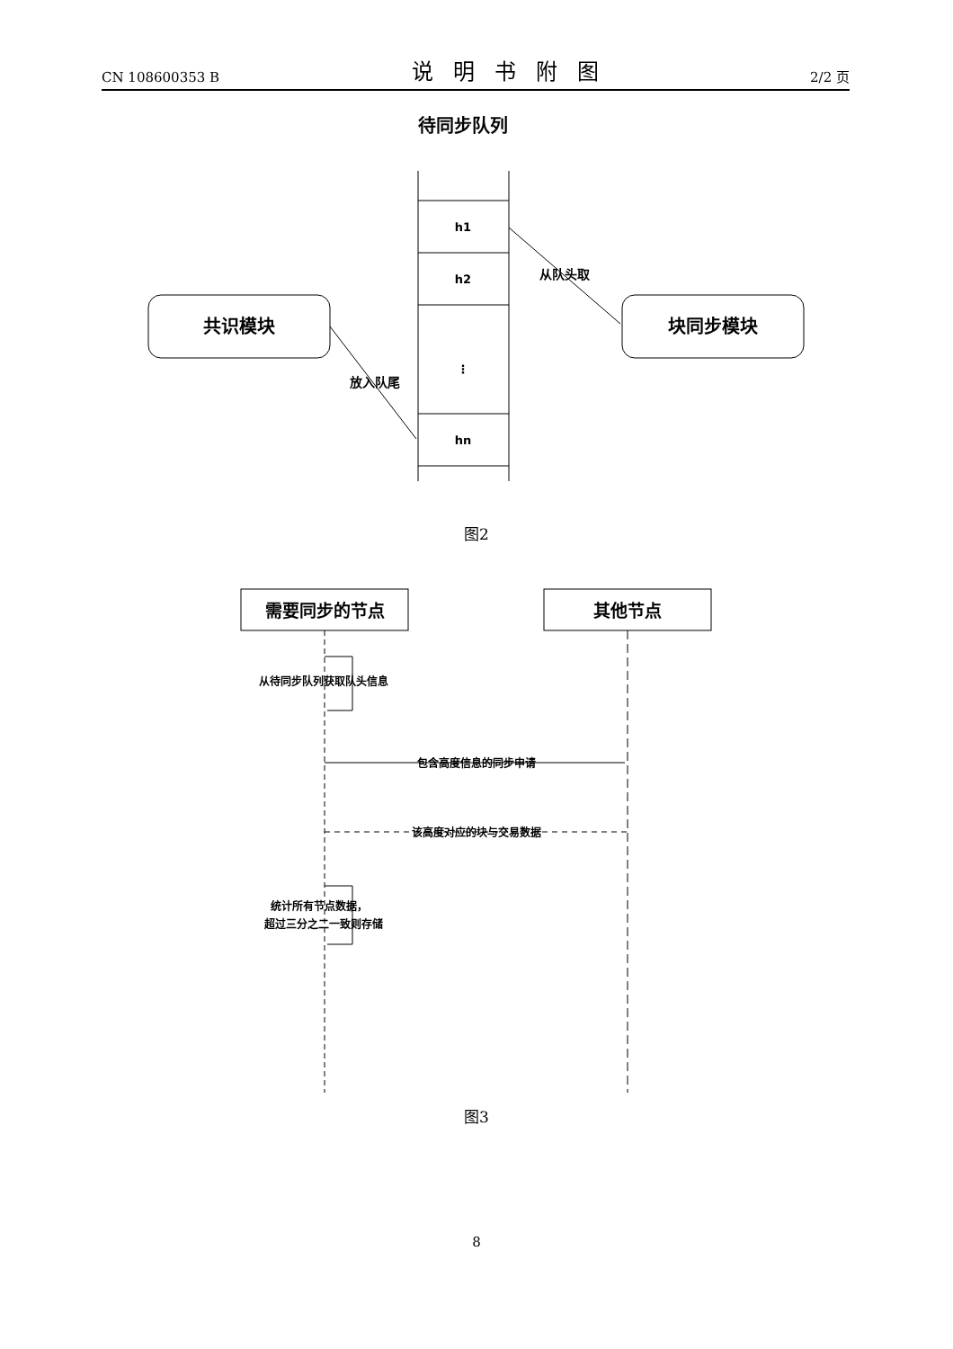CN 108600353 B 说明书附图 2/2 页
待同步队列
h1
h2
⋮
hn
共识模块
块同步模块
放入队尾
从队头取
图2
需要同步的节点
其他节点
从待同步队列获取队头信息
包含高度信息的同步申请
该高度对应的块与交易数据
统计所有节点数据，
超过三分之二一致则存储
图3
8